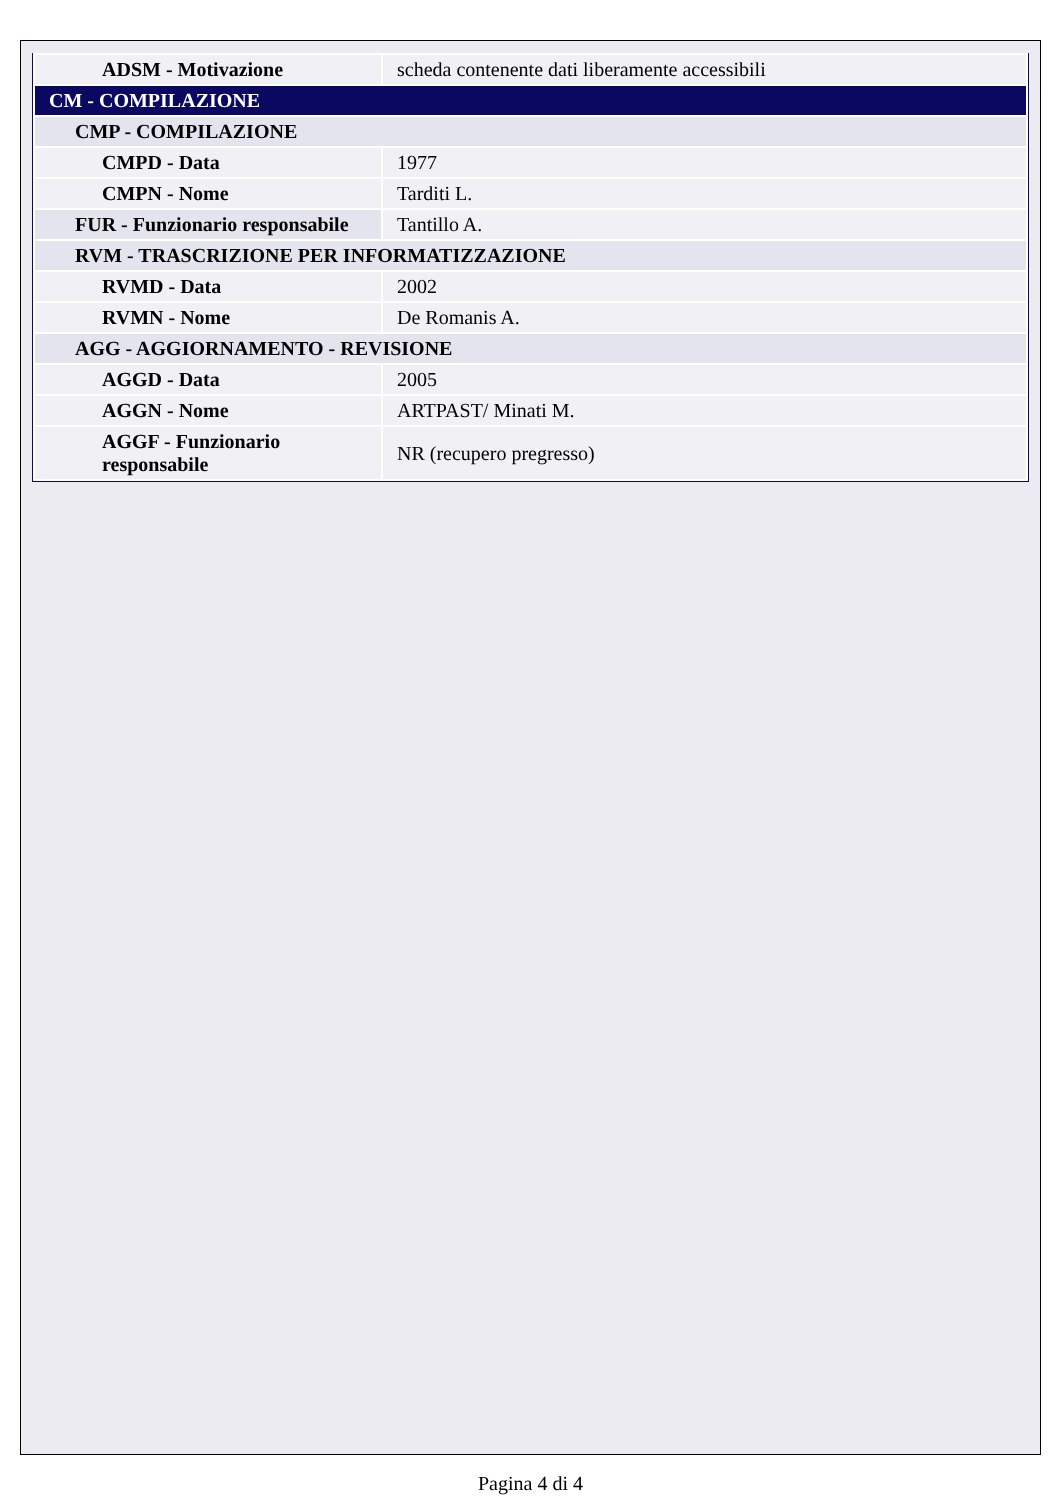| ADSM - Motivazione | scheda contenente dati liberamente accessibili |
| CM - COMPILAZIONE | |
| CMP - COMPILAZIONE | |
| CMPD - Data | 1977 |
| CMPN - Nome | Tarditi L. |
| FUR - Funzionario responsabile | Tantillo A. |
| RVM - TRASCRIZIONE PER INFORMATIZZAZIONE | |
| RVMD - Data | 2002 |
| RVMN - Nome | De Romanis A. |
| AGG - AGGIORNAMENTO - REVISIONE | |
| AGGD - Data | 2005 |
| AGGN - Nome | ARTPAST/ Minati M. |
| AGGF - Funzionario responsabile | NR (recupero pregresso) |
Pagina 4 di 4